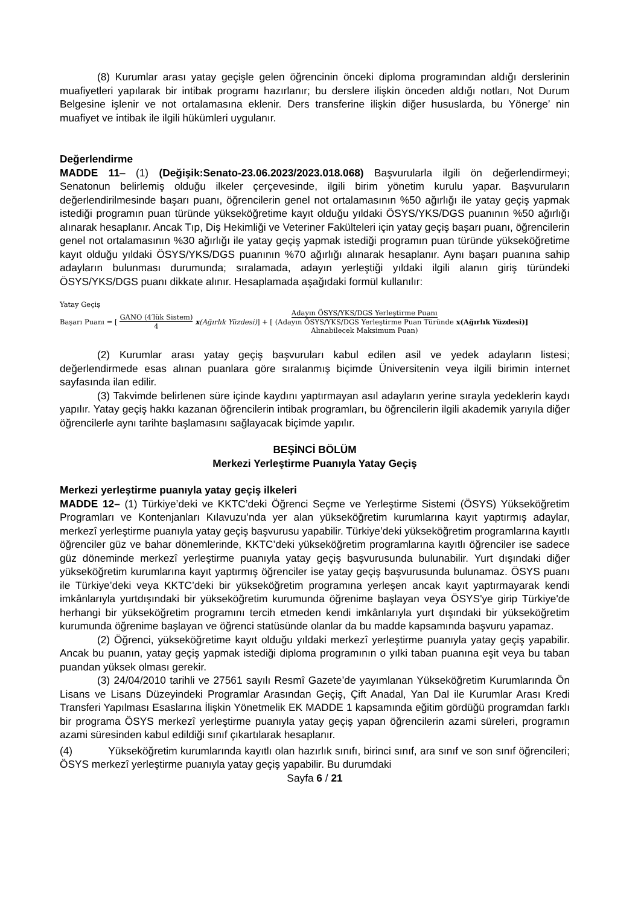(8) Kurumlar arası yatay geçişle gelen öğrencinin önceki diploma programından aldığı derslerinin muafiyetleri yapılarak bir intibak programı hazırlanır; bu derslere ilişkin önceden aldığı notları, Not Durum Belgesine işlenir ve not ortalamasına eklenir. Ders transferine ilişkin diğer hususlarda, bu Yönerge’ nin muafiyet ve intibak ile ilgili hükümleri uygulanır.
Değerlendirme
MADDE 11– (1) (Değişik:Senato-23.06.2023/2023.018.068) Başvurularla ilgili ön değerlendirmeyi; Senatonun belirlemiş olduğu ilkeler çerçevesinde, ilgili birim yönetim kurulu yapar. Başvuruların değerlendirilmesinde başarı puanı, öğrencilerin genel not ortalamasının %50 ağırlığı ile yatay geçiş yapmak istediği programın puan türünde yükseköğretime kayıt olduğu yıldaki ÖSYS/YKS/DGS puanının %50 ağırlığı alınarak hesaplanır. Ancak Tıp, Diş Hekimliği ve Veteriner Fakülteleri için yatay geçiş başarı puanı, öğrencilerin genel not ortalamasının %30 ağırlığı ile yatay geçiş yapmak istediği programın puan türünde yükseköğretime kayıt olduğu yıldaki ÖSYS/YKS/DGS puanının %70 ağırlığı alınarak hesaplanır. Aynı başarı puanına sahip adayların bulunması durumunda; sıralamada, adayın yerleştiği yıldaki ilgili alanın giriş türündeki ÖSYS/YKS/DGS puanı dikkate alınır. Hesaplamada aşağıdaki formül kullanılır:
Yatay Geçiş
Başarı Puanı = [GANO (4′lük Sistem) 4 x(Ağırlık Yüzdesi)] + [Adayın ÖSYS/YKS/DGS Yerleştirme Puanı (Adayın ÖSYS/YKS/DGS Yerleştirme Puan Türünde Alınabilecek Maksimum Puan) x(Ağırlık Yüzdesi)]
(2) Kurumlar arası yatay geçiş başvuruları kabul edilen asil ve yedek adayların listesi; değerlendirmede esas alınan puanlara göre sıralanmış biçimde Üniversitenin veya ilgili birimin internet sayfasında ilan edilir.
(3) Takvimde belirlenen süre içinde kaydını yaptırmayan asıl adayların yerine sırayla yedeklerin kaydı yapılır. Yatay geçiş hakkı kazanan öğrencilerin intibak programları, bu öğrencilerin ilgili akademik yarıyıla diğer öğrencilerle aynı tarihte başlamasını sağlayacak biçimde yapılır.
BEŞİNCİ BÖLÜM
Merkezi Yerleştirme Puanıyla Yatay Geçiş
Merkezi yerleştirme puanıyla yatay geçiş ilkeleri
MADDE 12– (1) Türkiye’deki ve KKTC’deki Öğrenci Seçme ve Yerleştirme Sistemi (ÖSYS) Yükseköğretim Programları ve Kontenjanları Kılavuzu’nda yer alan yükseköğretim kurumlarına kayıt yaptırmış adaylar, merkezî yerleştirme puanıyla yatay geçiş başvurusu yapabilir. Türkiye’deki yükseköğretim programlarına kayıtlı öğrenciler güz ve bahar dönemlerinde, KKTC’deki yükseköğretim programlarına kayıtlı öğrenciler ise sadece güz döneminde merkezî yerleştirme puanıyla yatay geçiş başvurusunda bulunabilir. Yurt dışındaki diğer yükseköğretim kurumlarına kayıt yaptırmış öğrenciler ise yatay geçiş başvurusunda bulunamaz. ÖSYS puanı ile Türkiye’deki veya KKTC’deki bir yükseköğretim programına yerleşen ancak kayıt yaptırmayarak kendi imkânlarıyla yurtdışındaki bir yükseköğretim kurumunda öğrenime başlayan veya ÖSYS'ye girip Türkiye'de herhangi bir yükseköğretim programını tercih etmeden kendi imkânlarıyla yurt dışındaki bir yükseköğretim kurumunda öğrenime başlayan ve öğrenci statüsünde olanlar da bu madde kapsamında başvuru yapamaz.
(2) Öğrenci, yükseköğretime kayıt olduğu yıldaki merkezî yerleştirme puanıyla yatay geçiş yapabilir. Ancak bu puanın, yatay geçiş yapmak istediği diploma programının o yılki taban puanına eşit veya bu taban puandan yüksek olması gerekir.
(3) 24/04/2010 tarihli ve 27561 sayılı Resmî Gazete’de yayımlanan Yükseköğretim Kurumlarında Ön Lisans ve Lisans Düzeyindeki Programlar Arasından Geçiş, Çift Anadal, Yan Dal ile Kurumlar Arası Kredi Transferi Yapılması Esaslarına İlişkin Yönetmelik EK MADDE 1 kapsamında eğitim gördüğü programdan farklı bir programa ÖSYS merkezî yerleştirme puanıyla yatay geçiş yapan öğrencilerin azami süreleri, programın azami süresinden kabul edildiği sınıf çıkartılarak hesaplanır.
(4) Yükseköğretim kurumlarında kayıtlı olan hazırlık sınıfı, birinci sınıf, ara sınıf ve son sınıf öğrencileri; ÖSYS merkezî yerleştirme puanıyla yatay geçiş yapabilir. Bu durumdaki
Sayfa 6 / 21